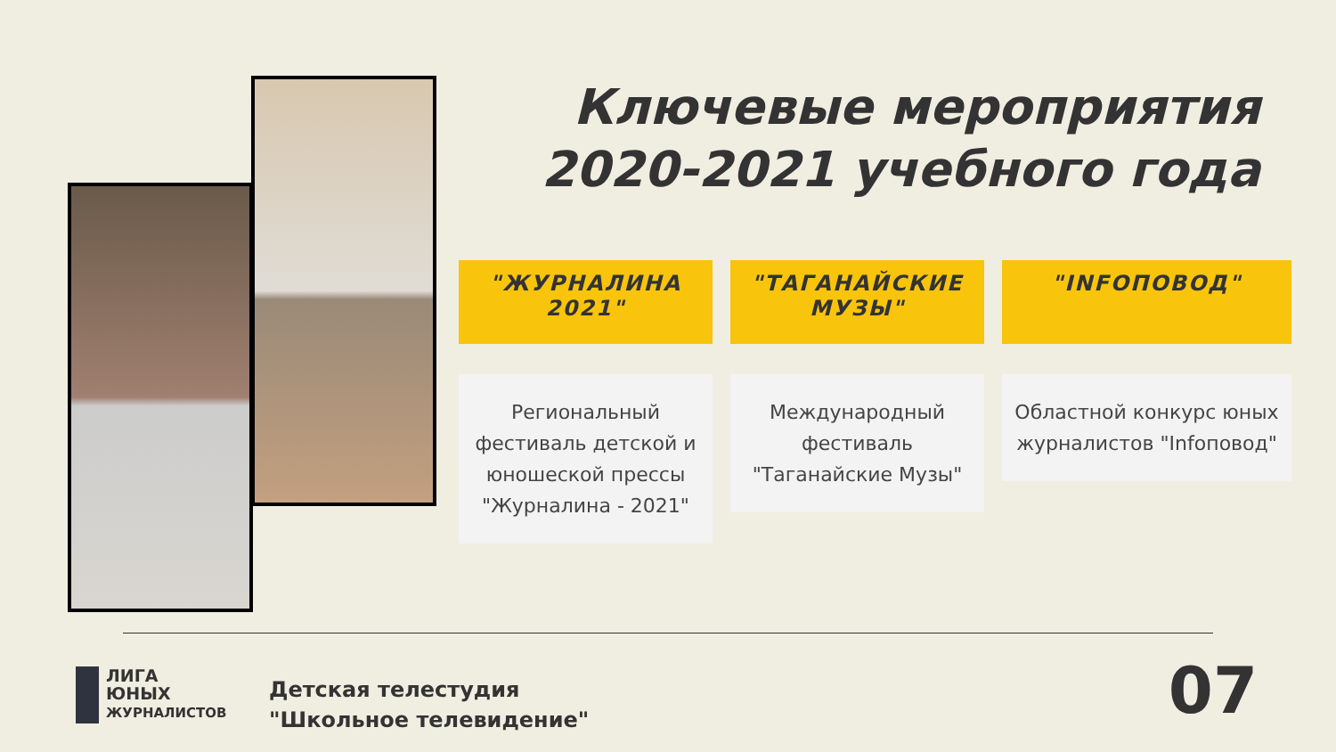Ключевые мероприятия
2020-2021 учебного года
"ЖУРНАЛИНА 2021"
Региональный фестиваль детской и юношеской прессы "Журналина - 2021"
"ТАГАНАЙСКИЕ МУЗЫ"
Международный фестиваль "Таганайские Музы"
"INFOПОВОД"
Областной конкурс юных журналистов "Infoповод"
ЛИГА
ЮНЫХ
ЖУРНАЛИСТОВ
Детская телестудия
"Школьное телевидение"
07